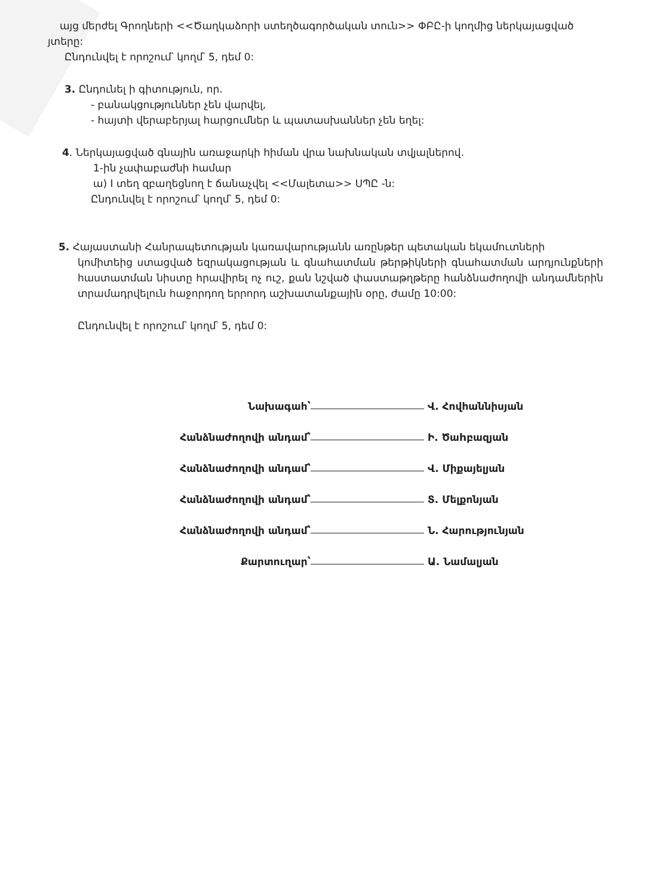այց մերժել Գրողների <<Ծաղկաձորի ստեղծագործական տուն>> ՓԲԸ-ի կողմից ներկայացված
յտերը:
Ընդունվել է որոշում՝ կողմ՝ 5, դեմ 0:
3. Ընդունել ի գիտություն, որ.
- բանակցություններ չեն վարվել,
- հայտի վերաբերյալ հարցումներ և պատասխաններ չեն եղել:
4. Ներկայացված գնային առաջարկի հիման վրա նախնական տվյալներով.
1-ին չափաբաժնի համար
ա) I տեղ զբաղեցնող է ճանաչվել <<Մալետա>> ՍՊԸ -ն:
Ընդունվել է որոշում՝ կողմ՝ 5, դեմ 0:
5. Հայաստանի Հանրապետության կառավարությանն առընթեր պետական եկամուտների
կոմիտեից ստացված եզրակացության և գնահատման թերթիկների գնահատման արդյունքների հաստատման նիստը հրավիրել ոչ ուշ, քան նշված փաստաթղթերը հանձնաժողովի անդամներին տրամադրվելուն հաջորդող երրորդ աշխատանքային օրը, ժամը 10:00:
Ընդունվել է որոշում՝ կողմ՝ 5, դեմ 0:
Նախագահ՝ Վ. Հովհաննիսյան
Հանձնաժողովի անդամ՝ Ի. Ծաhբազյան
Հանձնաժողովի անդամ՝ Վ. Միքայելյան
Հանձնաժողովի անդամ՝ Տ. Մելքոնյան
Հանձնաժողովի անդամ՝ Ն. Հարությունյան
Քարտուղար՝ Ա. Նամալյան